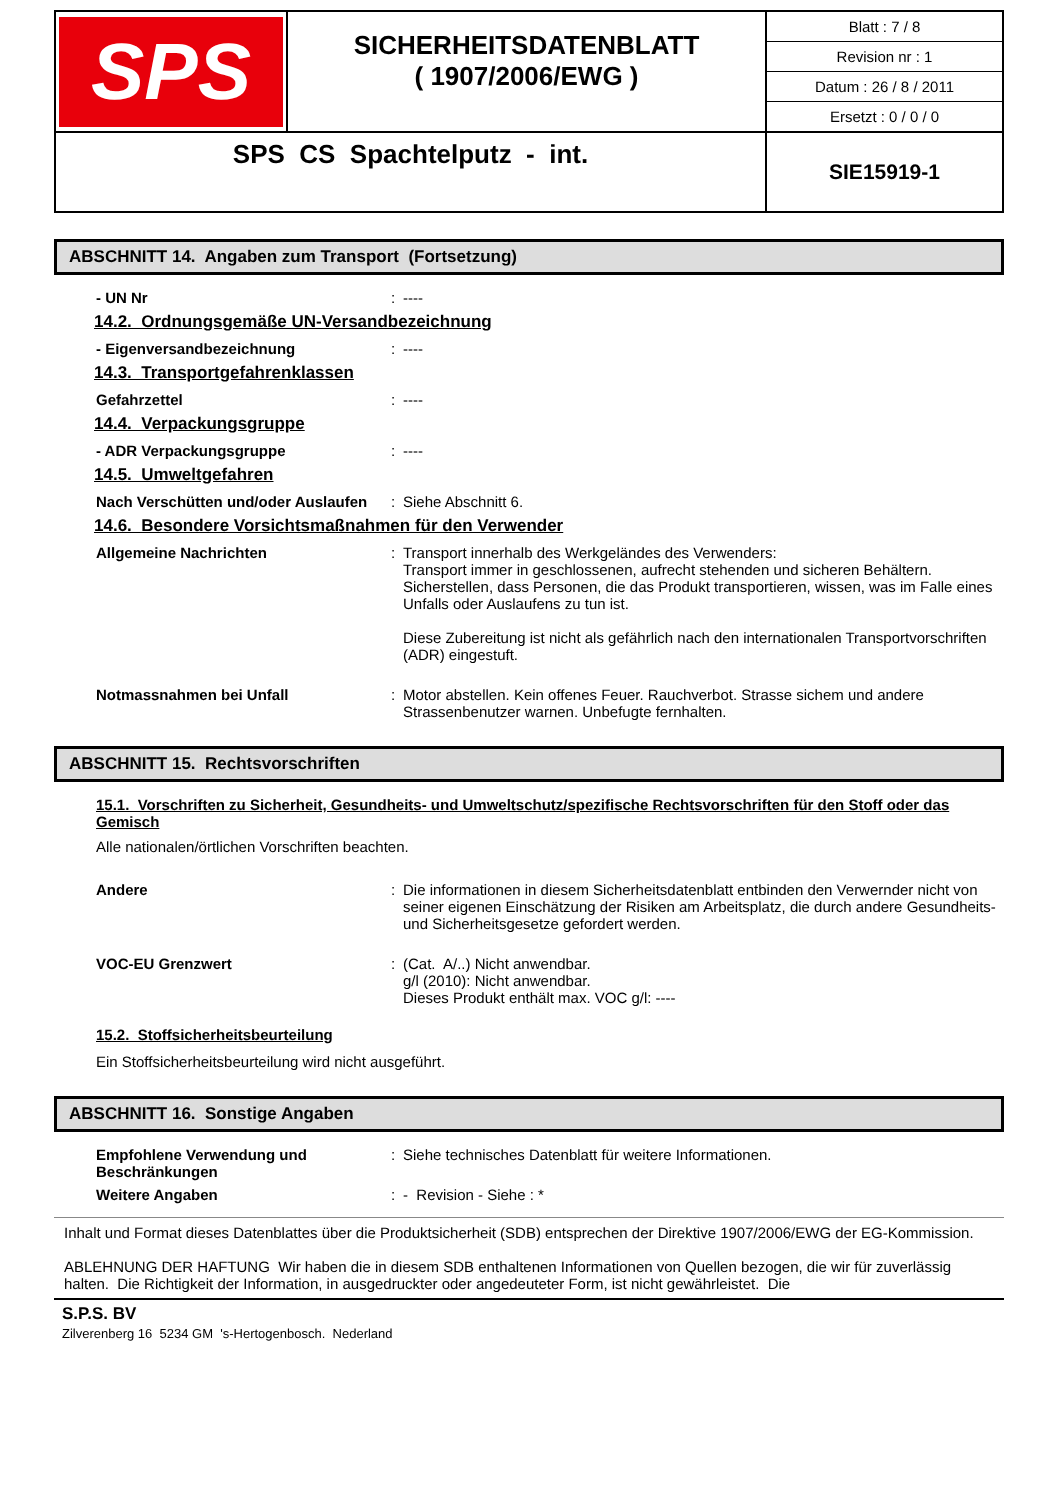| SPS | SICHERHEITSDATENBLATT ( 1907/2006/EWG ) | Blatt : 7 / 8 Revision nr : 1 Datum : 26 / 8 / 2011 Ersetzt : 0 / 0 / 0 |
| SPS CS Spachtelputz - int. | | SIE15919-1 |
ABSCHNITT 14. Angaben zum Transport (Fortsetzung)
- UN Nr : ----
14.2. Ordnungsgemäße UN-Versandbezeichnung
- Eigenversandbezeichnung : ----
14.3. Transportgefahrenklassen
Gefahrzettel : ----
14.4. Verpackungsgruppe
- ADR Verpackungsgruppe : ----
14.5. Umweltgefahren
Nach Verschütten und/oder Auslaufen
: Siehe Abschnitt 6.
14.6. Besondere Vorsichtsmaßnahmen für den Verwender
Allgemeine Nachrichten : Transport innerhalb des Werkgeländes des Verwenders:
Transport immer in geschlossenen, aufrecht stehenden und sicheren Behältern. Sicherstellen, dass Personen, die das Produkt transportieren, wissen, was im Falle eines Unfalls oder Auslaufens zu tun ist.
Diese Zubereitung ist nicht als gefährlich nach den internationalen Transportvorschriften (ADR) eingestuft.
Notmassnahmen bei Unfall : Motor abstellen. Kein offenes Feuer. Rauchverbot. Strasse sichem und andere Strassenbenutzer warnen. Unbefugte fernhalten.
ABSCHNITT 15. Rechtsvorschriften
15.1. Vorschriften zu Sicherheit, Gesundheits- und Umweltschutz/spezifische Rechtsvorschriften für den Stoff oder das Gemisch
Alle nationalen/örtlichen Vorschriften beachten.
Andere : Die informationen in diesem Sicherheitsdatenblatt entbinden den Verwernder nicht von seiner eigenen Einschätzung der Risiken am Arbeitsplatz, die durch andere Gesundheits- und Sicherheitsgesetze gefordert werden.
VOC-EU Grenzwert : (Cat. A/..) Nicht anwendbar.
g/l (2010): Nicht anwendbar.
Dieses Produkt enthält max. VOC g/l: ----
15.2. Stoffsicherheitsbeurteilung
Ein Stoffsicherheitsbeurteilung wird nicht ausgeführt.
ABSCHNITT 16. Sonstige Angaben
Empfohlene Verwendung und Beschränkungen
: Siehe technisches Datenblatt für weitere Informationen.
Weitere Angaben : - Revision - Siehe : *
Inhalt und Format dieses Datenblattes über die Produktsicherheit (SDB) entsprechen der Direktive 1907/2006/EWG der EG-Kommission.
ABLEHNUNG DER HAFTUNG Wir haben die in diesem SDB enthaltenen Informationen von Quellen bezogen, die wir für zuverlässig halten. Die Richtigkeit der Information, in ausgedruckter oder angedeuteter Form, ist nicht gewährleistet. Die
S.P.S. BV
Zilverenberg 16 5234 GM 's-Hertogenbosch. Nederland